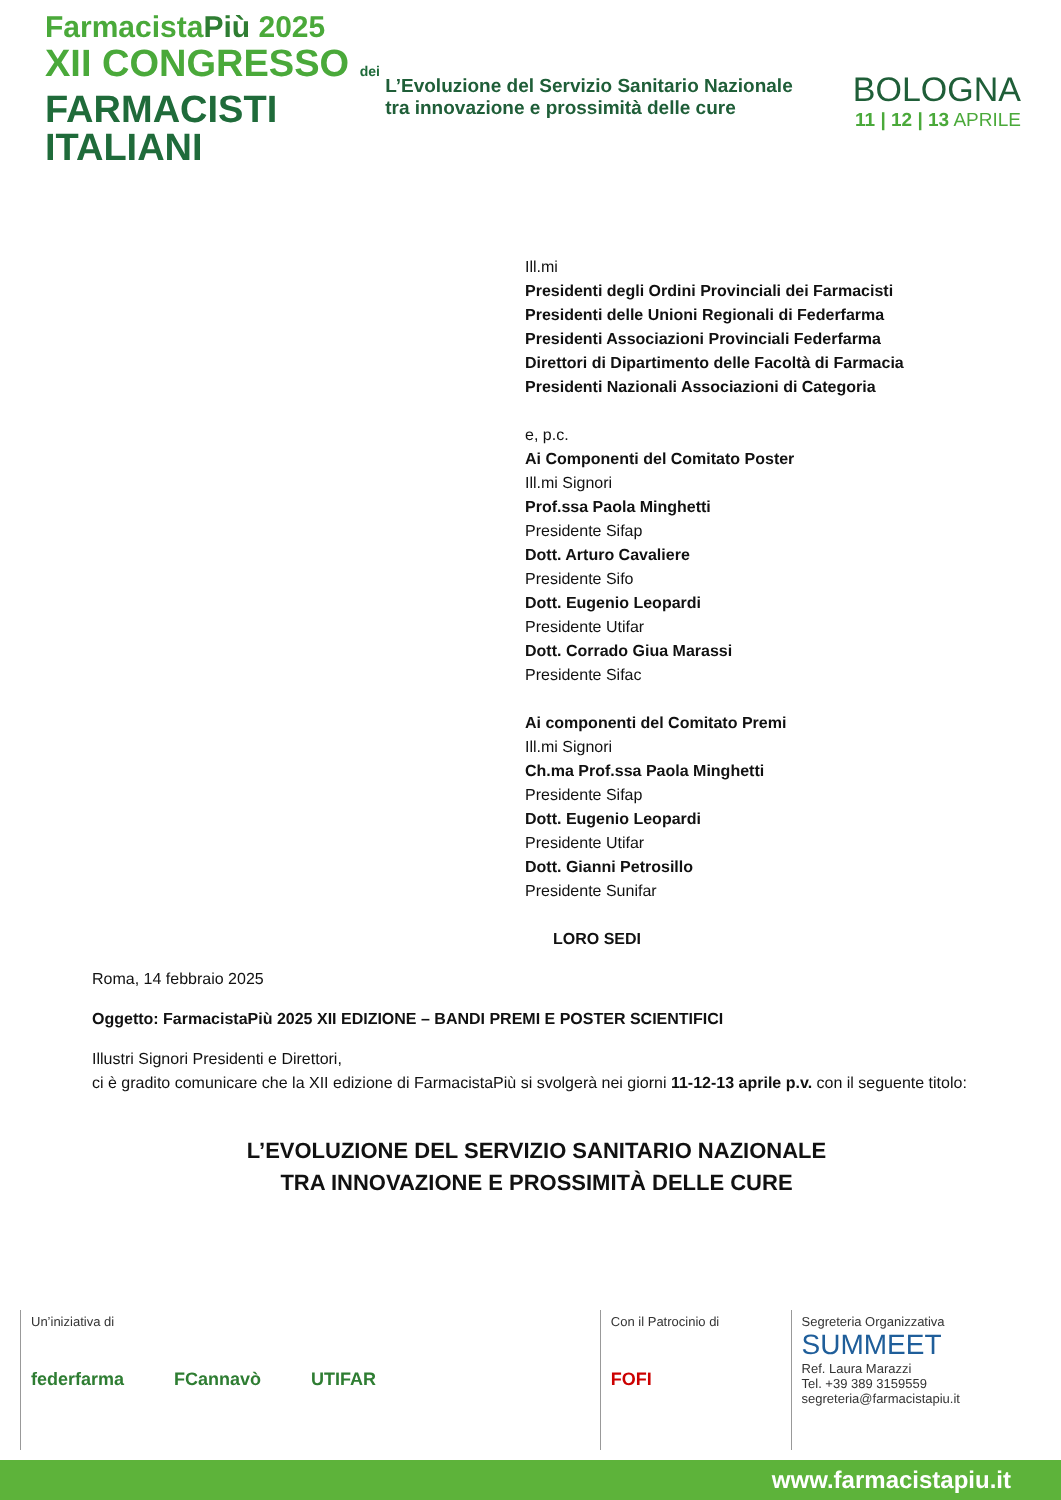FarmacistaPiù 2025
XII CONGRESSO dei
FARMACISTI
ITALIANI
L’Evoluzione del Servizio Sanitario Nazionale tra innovazione e prossimità delle cure
BOLOGNA
11 | 12 | 13 APRILE
Ill.mi
Presidenti degli Ordini Provinciali dei Farmacisti
Presidenti delle Unioni Regionali di Federfarma
Presidenti Associazioni Provinciali Federfarma
Direttori di Dipartimento delle Facoltà di Farmacia
Presidenti Nazionali Associazioni di Categoria
e, p.c.
Ai Componenti del Comitato Poster
Ill.mi Signori
Prof.ssa Paola Minghetti
Presidente Sifap
Dott. Arturo Cavaliere
Presidente Sifo
Dott. Eugenio Leopardi
Presidente Utifar
Dott. Corrado Giua Marassi
Presidente Sifac
Ai componenti del Comitato Premi
Ill.mi Signori
Ch.ma Prof.ssa Paola Minghetti
Presidente Sifap
Dott. Eugenio Leopardi
Presidente Utifar
Dott. Gianni Petrosillo
Presidente Sunifar
LORO SEDI
Roma, 14 febbraio 2025
Oggetto: FarmacistaPiù 2025 XII EDIZIONE – BANDI PREMI E POSTER SCIENTIFICI
Illustri Signori Presidenti e Direttori,
ci è gradito comunicare che la XII edizione di FarmacistaPiù si svolgerà nei giorni 11-12-13 aprile p.v. con il seguente titolo:
L’EVOLUZIONE DEL SERVIZIO SANITARIO NAZIONALE
TRA INNOVAZIONE E PROSSIMITÀ DELLE CURE
Un’iniziativa di
federfarma FCannavò UTIFAR
Con il Patrocinio di
FOFI
Segreteria Organizzativa
SUMMEET
Ref. Laura Marazzi
Tel. +39 389 3159559
segreteria@farmacistapiu.it
www.farmacistapiu.it